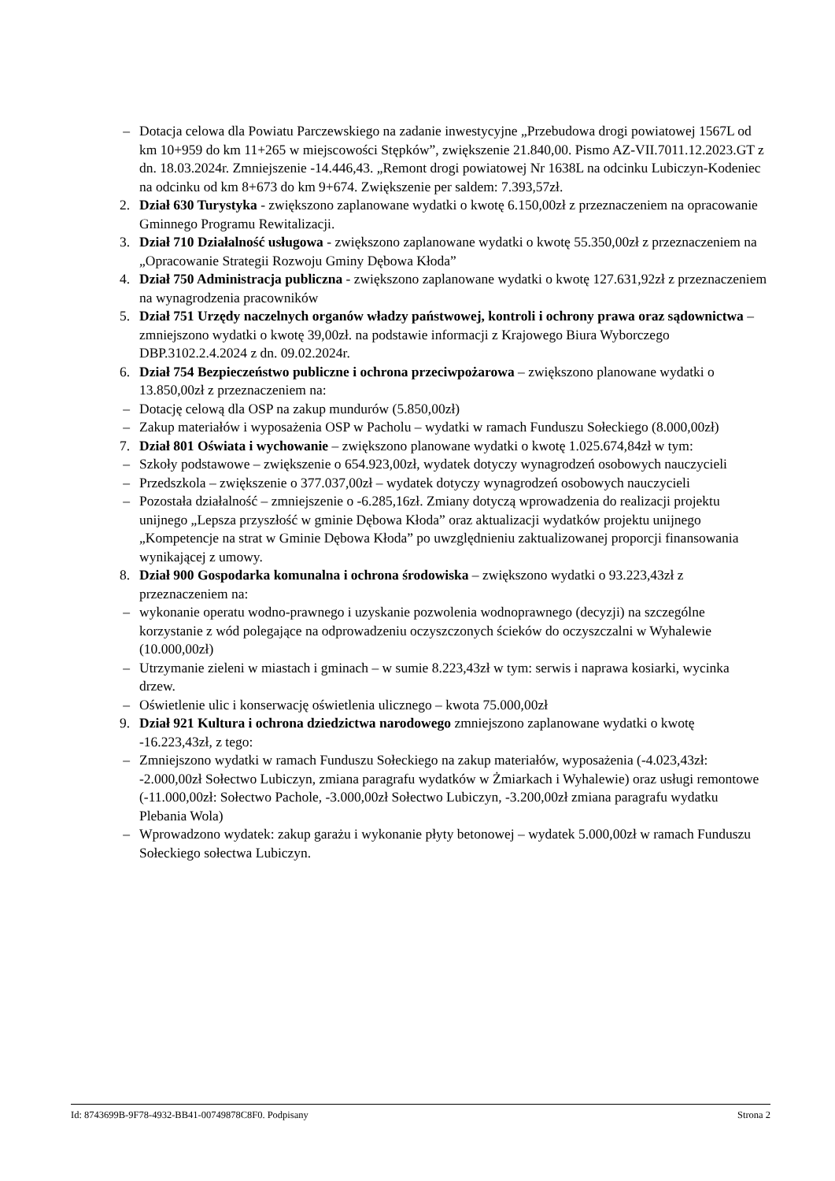– Dotacja celowa dla Powiatu Parczewskiego na zadanie inwestycyjne „Przebudowa drogi powiatowej 1567L od km 10+959 do km 11+265 w miejscowości Stępków”, zwiększenie 21.840,00. Pismo AZ-VII.7011.12.2023.GT z dn. 18.03.2024r. Zmniejszenie -14.446,43. „Remont drogi powiatowej Nr 1638L na odcinku Lubiczyn-Kodeniec na odcinku od km 8+673 do km 9+674. Zwiększenie per saldem: 7.393,57zł.
2. Dział 630 Turystyka - zwiększono zaplanowane wydatki o kwotę 6.150,00zł z przeznaczeniem na opracowanie Gminnego Programu Rewitalizacji.
3. Dział 710 Działalność usługowa - zwiększono zaplanowane wydatki o kwotę 55.350,00zł z przeznaczeniem na „Opracowanie Strategii Rozwoju Gminy Dębowa Kłoda”
4. Dział 750 Administracja publiczna - zwiększono zaplanowane wydatki o kwotę 127.631,92zł z przeznaczeniem na wynagrodzenia pracowników
5. Dział 751 Urzędy naczelnych organów władzy państwowej, kontroli i ochrony prawa oraz sądownictwa – zmniejszono wydatki o kwotę 39,00zł. na podstawie informacji z Krajowego Biura Wyborczego DBP.3102.2.4.2024 z dn. 09.02.2024r.
6. Dział 754 Bezpieczeństwo publiczne i ochrona przeciwpożarowa – zwiększono planowane wydatki o 13.850,00zł z przeznaczeniem na:
– Dotację celową dla OSP na zakup mundurów (5.850,00zł)
– Zakup materiałów i wyposażenia OSP w Pacholu – wydatki w ramach Funduszu Sołeckiego (8.000,00zł)
7. Dział 801 Oświata i wychowanie – zwiększono planowane wydatki o kwotę 1.025.674,84zł w tym:
– Szkoły podstawowe – zwiększenie o 654.923,00zł, wydatek dotyczy wynagrodzeń osobowych nauczycieli
– Przedszkola – zwiększenie o 377.037,00zł – wydatek dotyczy wynagrodzeń osobowych nauczycieli
– Pozostała działalność – zmniejszenie o -6.285,16zł. Zmiany dotyczą wprowadzenia do realizacji projektu unijnego „Lepsza przyszłość w gminie Dębowa Kłoda” oraz aktualizacji wydatków projektu unijnego „Kompetencje na strat w Gminie Dębowa Kłoda” po uwzględnieniu zaktualizowanej proporcji finansowania wynikającej z umowy.
8. Dział 900 Gospodarka komunalna i ochrona środowiska – zwiększono wydatki o 93.223,43zł z przeznaczeniem na:
– wykonanie operatu wodno-prawnego i uzyskanie pozwolenia wodnoprawnego (decyzji) na szczególne korzystanie z wód polegające na odprowadzeniu oczyszczonych ścieków do oczyszczalni w Wyhalewie (10.000,00zł)
– Utrzymanie zieleni w miastach i gminach – w sumie 8.223,43zł w tym: serwis i naprawa kosiarki, wycinka drzew.
– Oświetlenie ulic i konserwację oświetlenia ulicznego – kwota 75.000,00zł
9. Dział 921 Kultura i ochrona dziedzictwa narodowego zmniejszono zaplanowane wydatki o kwotę -16.223,43zł, z tego:
– Zmniejszono wydatki w ramach Funduszu Sołeckiego na zakup materiałów, wyposażenia (-4.023,43zł: -2.000,00zł Sołectwo Lubiczyn, zmiana paragrafu wydatków w Żmiarkach i Wyhalewie) oraz usługi remontowe (-11.000,00zł: Sołectwo Pachole, -3.000,00zł Sołectwo Lubiczyn, -3.200,00zł zmiana paragrafu wydatku Plebania Wola)
– Wprowadzono wydatek: zakup garażu i wykonanie płyty betonowej – wydatek 5.000,00zł w ramach Funduszu Sołeckiego sołectwa Lubiczyn.
Id: 8743699B-9F78-4932-BB41-00749878C8F0. Podpisany Strona 2